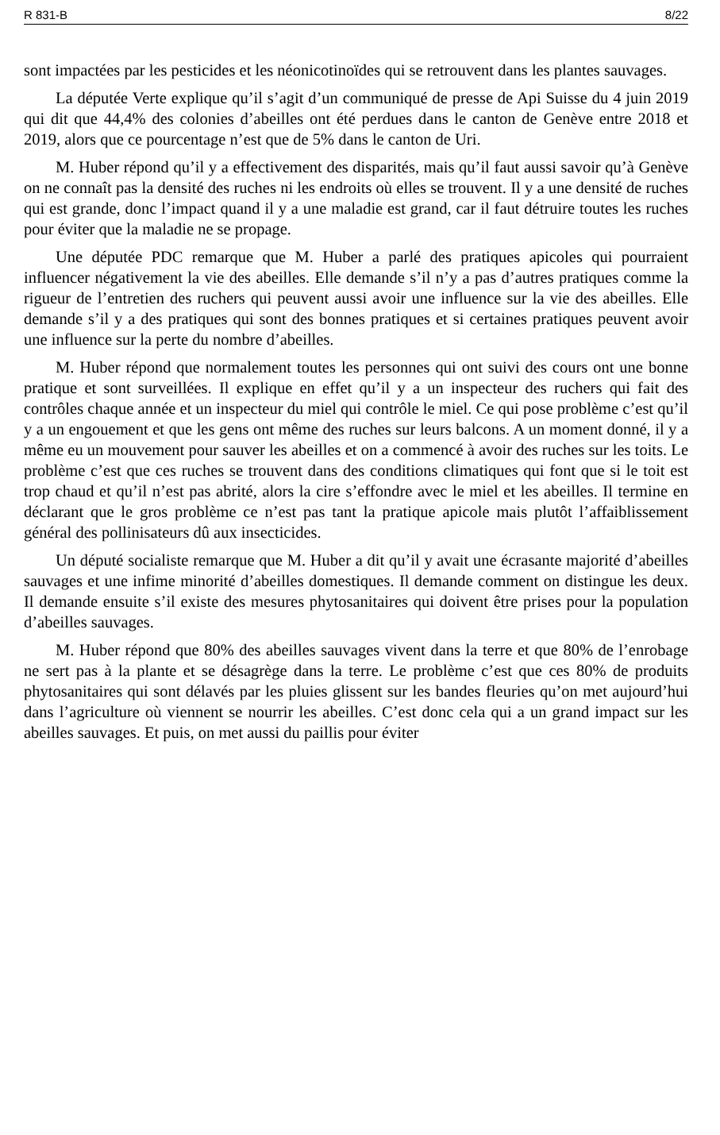R 831-B 8/22
sont impactées par les pesticides et les néonicotinoïdes qui se retrouvent dans les plantes sauvages.
La députée Verte explique qu’il s’agit d’un communiqué de presse de Api Suisse du 4 juin 2019 qui dit que 44,4% des colonies d’abeilles ont été perdues dans le canton de Genève entre 2018 et 2019, alors que ce pourcentage n’est que de 5% dans le canton de Uri.
M. Huber répond qu’il y a effectivement des disparités, mais qu’il faut aussi savoir qu’à Genève on ne connaît pas la densité des ruches ni les endroits où elles se trouvent. Il y a une densité de ruches qui est grande, donc l’impact quand il y a une maladie est grand, car il faut détruire toutes les ruches pour éviter que la maladie ne se propage.
Une députée PDC remarque que M. Huber a parlé des pratiques apicoles qui pourraient influencer négativement la vie des abeilles. Elle demande s’il n’y a pas d’autres pratiques comme la rigueur de l’entretien des ruchers qui peuvent aussi avoir une influence sur la vie des abeilles. Elle demande s’il y a des pratiques qui sont des bonnes pratiques et si certaines pratiques peuvent avoir une influence sur la perte du nombre d’abeilles.
M. Huber répond que normalement toutes les personnes qui ont suivi des cours ont une bonne pratique et sont surveillées. Il explique en effet qu’il y a un inspecteur des ruchers qui fait des contrôles chaque année et un inspecteur du miel qui contrôle le miel. Ce qui pose problème c’est qu’il y a un engouement et que les gens ont même des ruches sur leurs balcons. A un moment donné, il y a même eu un mouvement pour sauver les abeilles et on a commencé à avoir des ruches sur les toits. Le problème c’est que ces ruches se trouvent dans des conditions climatiques qui font que si le toit est trop chaud et qu’il n’est pas abrité, alors la cire s’effondre avec le miel et les abeilles. Il termine en déclarant que le gros problème ce n’est pas tant la pratique apicole mais plutôt l’affaiblissement général des pollinisateurs dû aux insecticides.
Un député socialiste remarque que M. Huber a dit qu’il y avait une écrasante majorité d’abeilles sauvages et une infime minorité d’abeilles domestiques. Il demande comment on distingue les deux. Il demande ensuite s’il existe des mesures phytosanitaires qui doivent être prises pour la population d’abeilles sauvages.
M. Huber répond que 80% des abeilles sauvages vivent dans la terre et que 80% de l’enrobage ne sert pas à la plante et se désagrège dans la terre. Le problème c’est que ces 80% de produits phytosanitaires qui sont délavés par les pluies glissent sur les bandes fleuries qu’on met aujourd’hui dans l’agriculture où viennent se nourrir les abeilles. C’est donc cela qui a un grand impact sur les abeilles sauvages. Et puis, on met aussi du paillis pour éviter